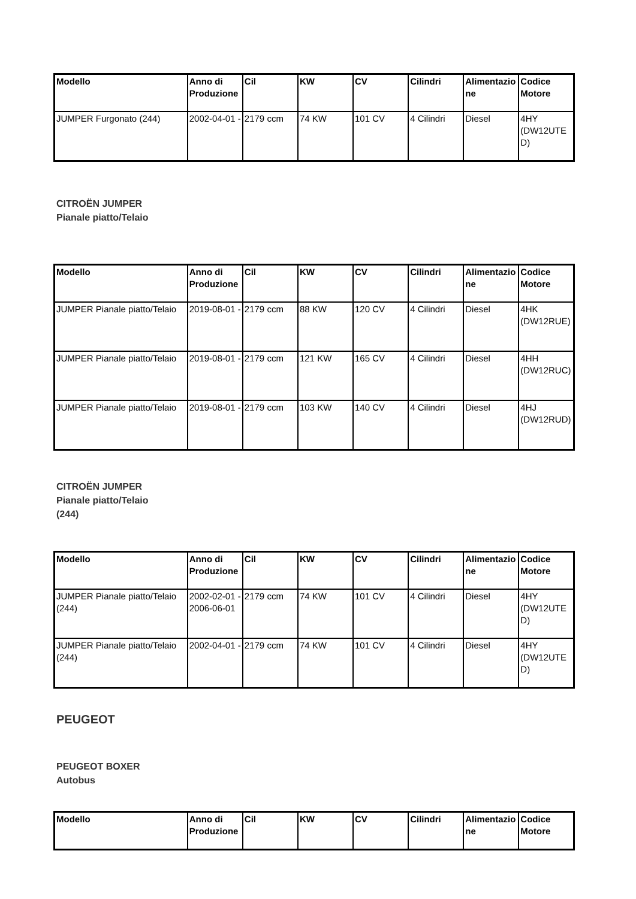| Modello | Anno di Produzione | Cil | KW | CV | Cilindri | Alimentazione | Codice Motore |
| --- | --- | --- | --- | --- | --- | --- | --- |
| JUMPER Furgonato (244) | 2002-04-01 - | 2179 ccm | 74 KW | 101 CV | 4 Cilindri | Diesel | 4HY (DW12UTED) |
CITROËN JUMPER
Pianale piatto/Telaio
| Modello | Anno di Produzione | Cil | KW | CV | Cilindri | Alimentazione | Codice Motore |
| --- | --- | --- | --- | --- | --- | --- | --- |
| JUMPER Pianale piatto/Telaio | 2019-08-01 - | 2179 ccm | 88 KW | 120 CV | 4 Cilindri | Diesel | 4HK (DW12RUE) |
| JUMPER Pianale piatto/Telaio | 2019-08-01 - | 2179 ccm | 121 KW | 165 CV | 4 Cilindri | Diesel | 4HH (DW12RUC) |
| JUMPER Pianale piatto/Telaio | 2019-08-01 - | 2179 ccm | 103 KW | 140 CV | 4 Cilindri | Diesel | 4HJ (DW12RUD) |
CITROËN JUMPER
Pianale piatto/Telaio
(244)
| Modello | Anno di Produzione | Cil | KW | CV | Cilindri | Alimentazione | Codice Motore |
| --- | --- | --- | --- | --- | --- | --- | --- |
| JUMPER Pianale piatto/Telaio (244) | 2002-02-01 - 2006-06-01 | 2179 ccm | 74 KW | 101 CV | 4 Cilindri | Diesel | 4HY (DW12UTED) |
| JUMPER Pianale piatto/Telaio (244) | 2002-04-01 - | 2179 ccm | 74 KW | 101 CV | 4 Cilindri | Diesel | 4HY (DW12UTED) |
PEUGEOT
PEUGEOT BOXER
Autobus
| Modello | Anno di Produzione | Cil | KW | CV | Cilindri | Alimentazione | Codice Motore |
| --- | --- | --- | --- | --- | --- | --- | --- |